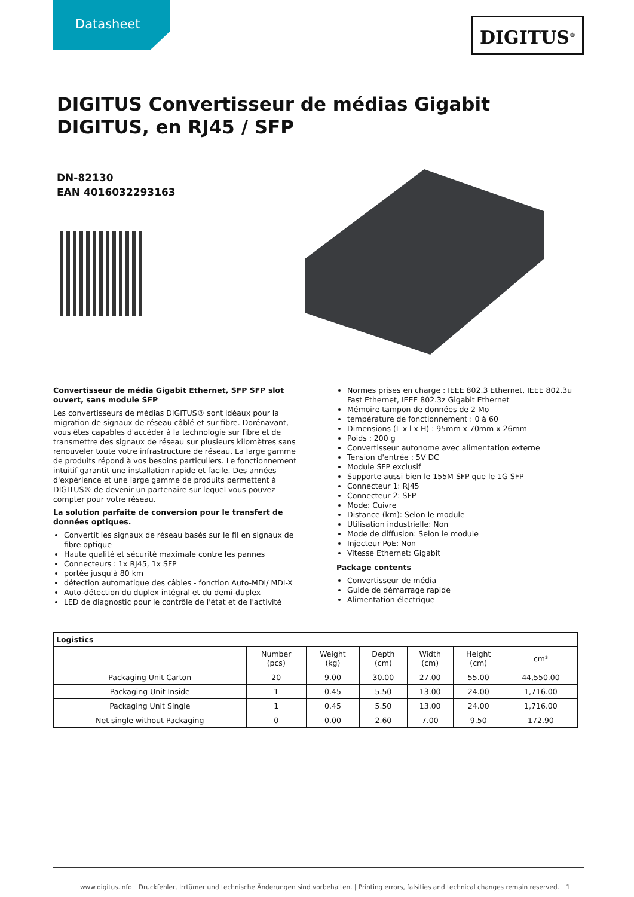Datasheet
DIGITUS<sup>®</sup>
DIGITUS Convertisseur de médias Gigabit DIGITUS, en RJ45 / SFP
DN-82130
EAN 4016032293163
Convertisseur de média Gigabit Ethernet, SFP SFP slot ouvert, sans module SFP
Les convertisseurs de médias DIGITUS® sont idéaux pour la migration de signaux de réseau câblé et sur fibre. Dorénavant, vous êtes capables d'accéder à la technologie sur fibre et de transmettre des signaux de réseau sur plusieurs kilomètres sans renouveler toute votre infrastructure de réseau. La large gamme de produits répond à vos besoins particuliers. Le fonctionnement intuitif garantit une installation rapide et facile. Des années d'expérience et une large gamme de produits permettent à DIGITUS® de devenir un partenaire sur lequel vous pouvez compter pour votre réseau.
La solution parfaite de conversion pour le transfert de données optiques.
Convertit les signaux de réseau basés sur le fil en signaux de fibre optique
Haute qualité et sécurité maximale contre les pannes
Connecteurs : 1x RJ45, 1x SFP
portée jusqu'à 80 km
détection automatique des câbles - fonction Auto-MDI/ MDI-X
Auto-détection du duplex intégral et du demi-duplex
LED de diagnostic pour le contrôle de l'état et de l'activité
Normes prises en charge : IEEE 802.3 Ethernet, IEEE 802.3u Fast Ethernet, IEEE 802.3z Gigabit Ethernet
Mémoire tampon de données de 2 Mo
température de fonctionnement : 0 à 60
Dimensions (L x l x H) : 95mm x 70mm x 26mm
Poids : 200 g
Convertisseur autonome avec alimentation externe
Tension d'entrée : 5V DC
Module SFP exclusif
Supporte aussi bien le 155M SFP que le 1G SFP
Connecteur 1: RJ45
Connecteur 2: SFP
Mode: Cuivre
Distance (km): Selon le module
Utilisation industrielle: Non
Mode de diffusion: Selon le module
Injecteur PoE: Non
Vitesse Ethernet: Gigabit
Package contents
Convertisseur de média
Guide de démarrage rapide
Alimentation électrique
| Logistics | | | | | | |
| --- | --- | --- | --- | --- | --- | --- |
| | Number (pcs) | Weight (kg) | Depth (cm) | Width (cm) | Height (cm) | cm³ |
| Packaging Unit Carton | 20 | 9.00 | 30.00 | 27.00 | 55.00 | 44,550.00 |
| Packaging Unit Inside | 1 | 0.45 | 5.50 | 13.00 | 24.00 | 1,716.00 |
| Packaging Unit Single | 1 | 0.45 | 5.50 | 13.00 | 24.00 | 1,716.00 |
| Net single without Packaging | 0 | 0.00 | 2.60 | 7.00 | 9.50 | 172.90 |
www.digitus.info Druckfehler, Irrtümer und technische Änderungen sind vorbehalten. | Printing errors, falsities and technical changes remain reserved. 1